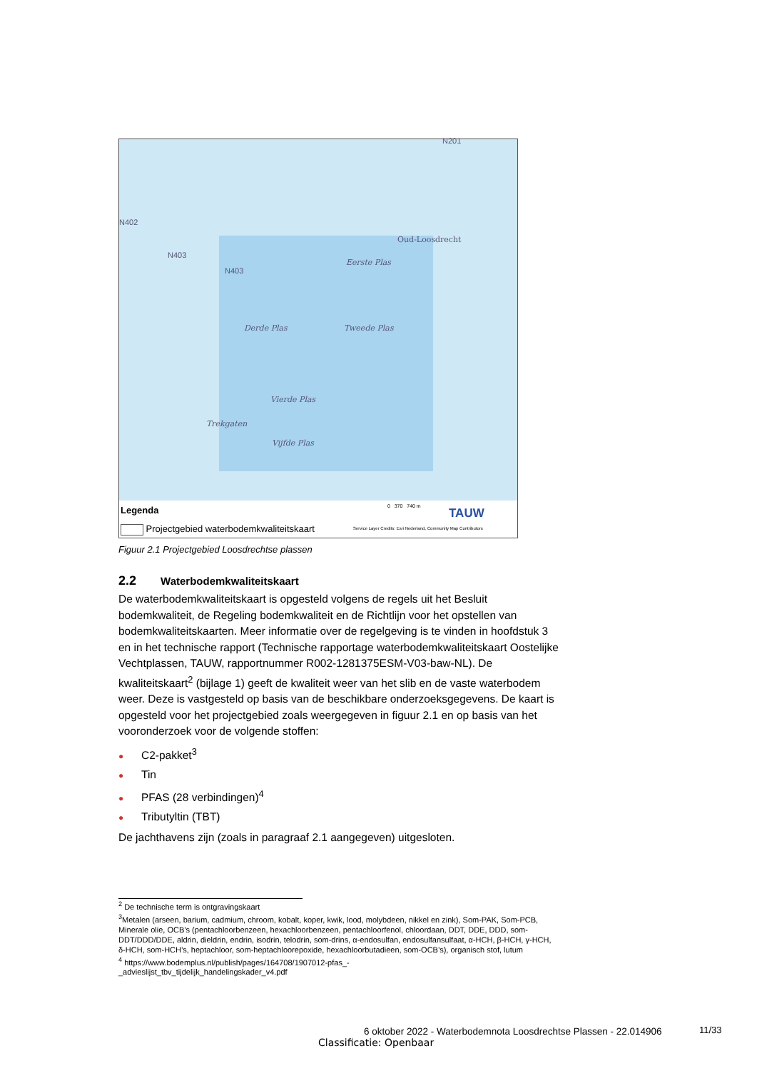Oud-Loosdrecht
Eerste Plas
Derde Plas Tweede Plas
Vierde Plas
Trekgaten
Vijfde Plas
N402
N403
N403
N201
Legenda
Projectgebied waterbodemkwaliteitskaart
0 370 740 m TAUW
Service Layer Credits: Esri Nederland, Community Map Contributors
Figuur 2.1 Projectgebied Loosdrechtse plassen
2.2 Waterbodemkwaliteitskaart
De waterbodemkwaliteitskaart is opgesteld volgens de regels uit het Besluit bodemkwaliteit, de Regeling bodemkwaliteit en de Richtlijn voor het opstellen van bodemkwaliteitskaarten. Meer informatie over de regelgeving is te vinden in hoofdstuk 3 en in het technische rapport (Technische rapportage waterbodemkwaliteitskaart Oostelijke Vechtplassen, TAUW, rapportnummer R002-1281375ESM-V03-baw-NL). De kwaliteitskaart<sup>2</sup> (bijlage 1) geeft de kwaliteit weer van het slib en de vaste waterbodem weer. Deze is vastgesteld op basis van de beschikbare onderzoeksgegevens. De kaart is opgesteld voor het projectgebied zoals weergegeven in figuur 2.1 en op basis van het vooronderzoek voor de volgende stoffen:
● C2-pakket<sup>3</sup>
● Tin
● PFAS (28 verbindingen)<sup>4</sup>
● Tributyltin (TBT)
De jachthavens zijn (zoals in paragraaf 2.1 aangegeven) uitgesloten.
<sup>2</sup> De technische term is ontgravingskaart
<sup>3</sup> Metalen (arseen, barium, cadmium, chroom, kobalt, koper, kwik, lood, molybdeen, nikkel en zink), Som-PAK, Som-PCB, Minerale olie, OCB’s (pentachloorbenzeen, hexachloorbenzeen, pentachloorfenol, chloordaan, DDT, DDE, DDD, som-DDT/DDD/DDE, aldrin, dieldrin, endrin, isodrin, telodrin, som-drins, α-endosulfan, endosulfansulfaat, α-HCH, β-HCH, γ-HCH, δ-HCH, som-HCH’s, heptachloor, som-heptachloorepoxide, hexachloorbutadieen, som-OCB’s), organisch stof, lutum
<sup>4</sup> https://www.bodemplus.nl/publish/pages/164708/1907012-pfas_-
_advieslijst_tbv_tijdelijk_handelingskader_v4.pdf
6 oktober 2022 - Waterbodemnota Loosdrechtse Plassen - 22.014906
11/33
Classificatie: Openbaar